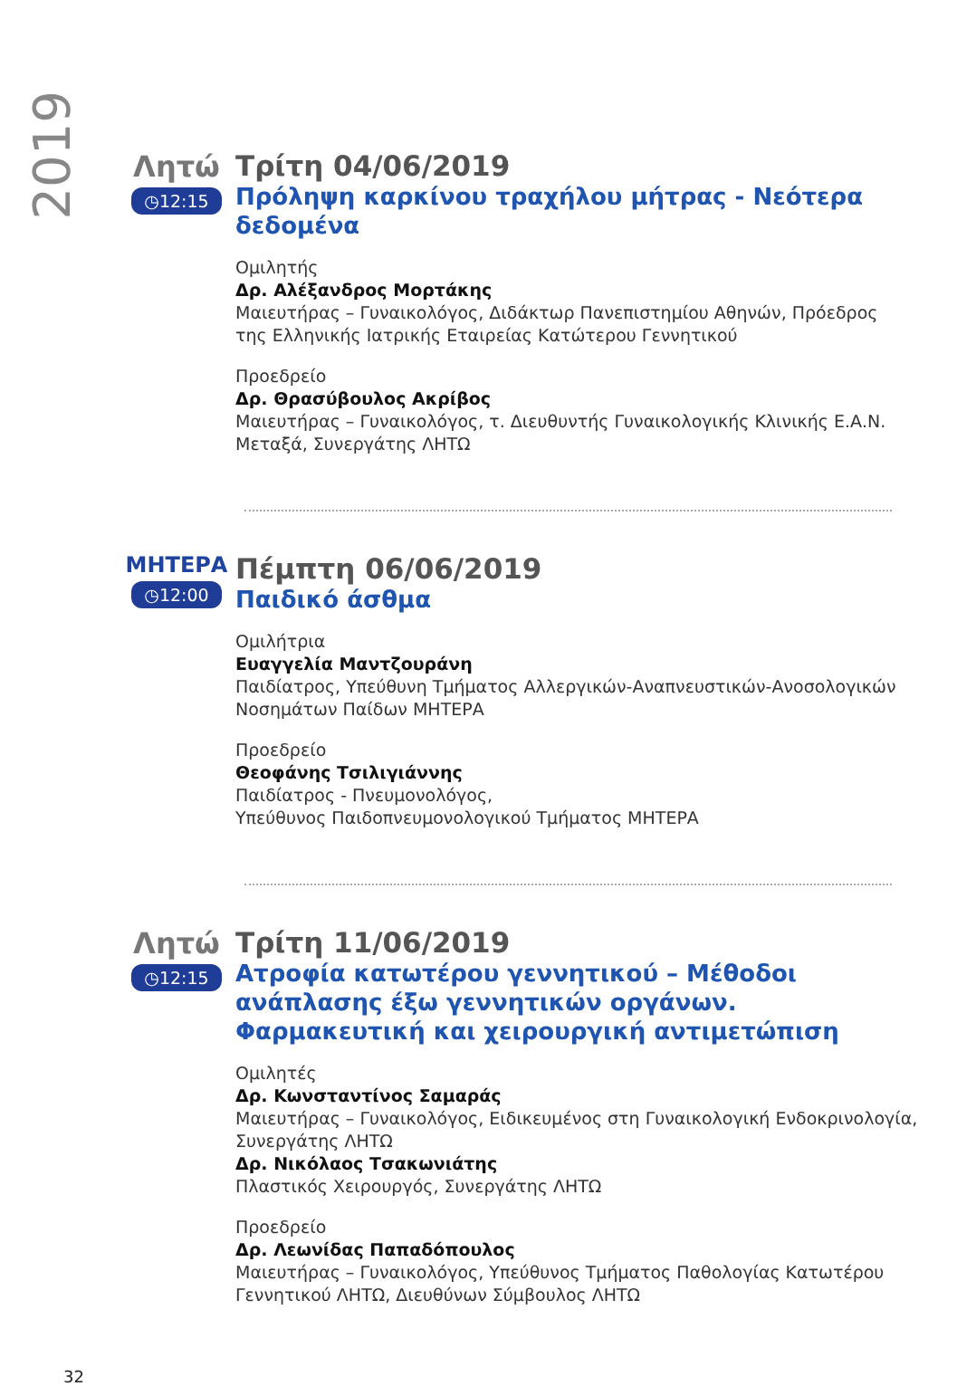2019
Λητώ
◷12:15
Τρίτη 04/06/2019
Πρόληψη καρκίνου τραχήλου μήτρας - Νεότερα δεδομένα
Ομιλητής
Δρ. Αλέξανδρος Μορτάκης
Μαιευτήρας – Γυναικολόγος, Διδάκτωρ Πανεπιστημίου Αθηνών, Πρόεδρος της Ελληνικής Ιατρικής Εταιρείας Κατώτερου Γεννητικού
Προεδρείο
Δρ. Θρασύβουλος Ακρίβος
Μαιευτήρας – Γυναικολόγος, τ. Διευθυντής Γυναικολογικής Κλινικής Ε.Α.Ν. Μεταξά, Συνεργάτης ΛΗΤΩ
ΜΗΤΕΡΑ
◷12:00
Πέμπτη 06/06/2019
Παιδικό άσθμα
Ομιλήτρια
Ευαγγελία Μαντζουράνη
Παιδίατρος, Υπεύθυνη Τμήματος Αλλεργικών-Αναπνευστικών-Ανοσολογικών Νοσημάτων Παίδων ΜΗΤΕΡΑ
Προεδρείο
Θεοφάνης Τσιλιγιάννης
Παιδίατρος - Πνευμονολόγος,
Υπεύθυνος Παιδοπνευμονολογικού Τμήματος ΜΗΤΕΡΑ
Λητώ
◷12:15
Τρίτη 11/06/2019
Ατροφία κατωτέρου γεννητικού – Μέθοδοι ανάπλασης έξω γεννητικών οργάνων. Φαρμακευτική και χειρουργική αντιμετώπιση
Ομιλητές
Δρ. Κωνσταντίνος Σαμαράς
Μαιευτήρας – Γυναικολόγος, Ειδικευμένος στη Γυναικολογική Ενδοκρινολογία, Συνεργάτης ΛΗΤΩ
Δρ. Νικόλαος Τσακωνιάτης
Πλαστικός Χειρουργός, Συνεργάτης ΛΗΤΩ
Προεδρείο
Δρ. Λεωνίδας Παπαδόπουλος
Μαιευτήρας – Γυναικολόγος, Υπεύθυνος Τμήματος Παθολογίας Κατωτέρου Γεννητικού ΛΗΤΩ, Διευθύνων Σύμβουλος ΛΗΤΩ
32